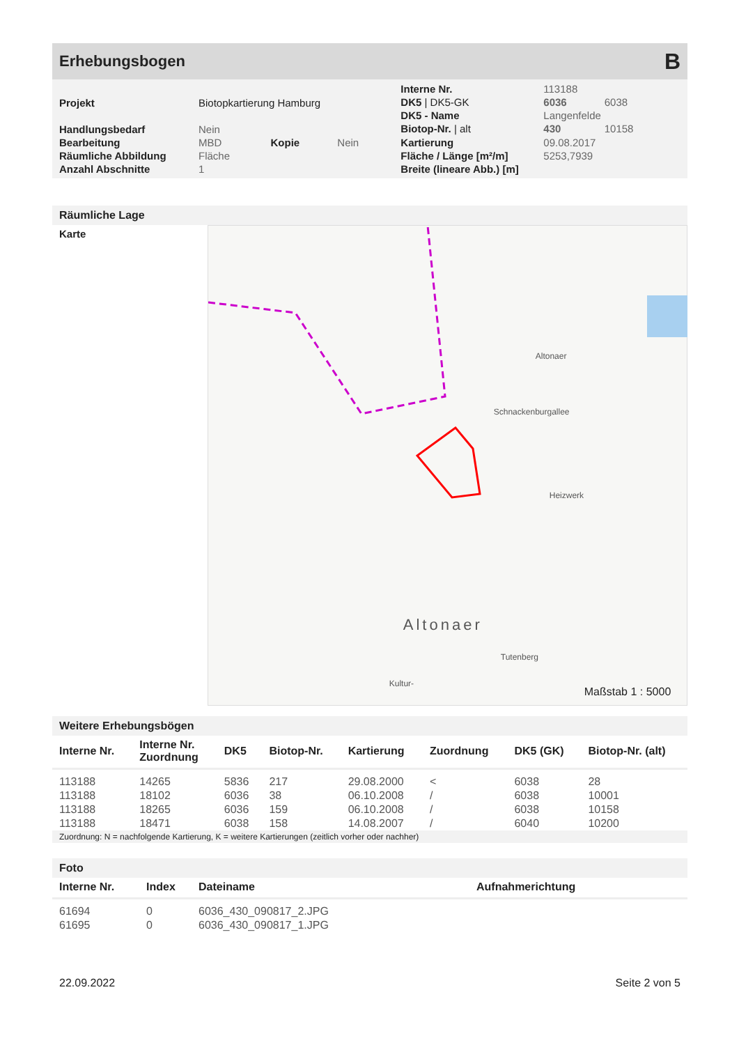Erhebungsbogen B
| Projekt | Biotopkartierung Hamburg | | |
| Handlungsbedarf | Nein | | |
| Bearbeitung | MBD | Kopie | Nein |
| Räumliche Abbildung | Fläche | | |
| Anzahl Abschnitte | 1 | | |
| Interne Nr. | 113188 | |
| DK5 / DK5-GK | 6036 | 6038 |
| DK5 - Name | Langenfelde | |
| Biotop-Nr. / alt | 430 | 10158 |
| Kartierung | 09.08.2017 | |
| Fläche / Länge [m²/m] | 5253,7939 | |
| Breite (lineare Abb.) [m] | | |
Räumliche Lage
Karte
Altonaer
Heizwerk
Altonaer
Tutenberg
Kultur-
Schnackenburgallee
Maßstab 1 : 5000
Weitere Erhebungsbögen
| Interne Nr. | Interne Nr. Zuordnung | DK5 | Biotop-Nr. | Kartierung | Zuordnung | DK5 (GK) | Biotop-Nr. (alt) |
| --- | --- | --- | --- | --- | --- | --- | --- |
| 113188 | 14265 | 5836 | 217 | 29.08.2000 | < | 6038 | 28 |
| 113188 | 18102 | 6036 | 38 | 06.10.2008 | / | 6038 | 10001 |
| 113188 | 18265 | 6036 | 159 | 06.10.2008 | / | 6038 | 10158 |
| 113188 | 18471 | 6038 | 158 | 14.08.2007 | / | 6040 | 10200 |
Zuordnung: N = nachfolgende Kartierung, K = weitere Kartierungen (zeitlich vorher oder nachher)
Foto
| Interne Nr. | Index | Dateiname | Aufnahmerichtung |
| --- | --- | --- | --- |
| 61694 | 0 | 6036_430_090817_2.JPG | |
| 61695 | 0 | 6036_430_090817_1.JPG | |
22.09.2022 Seite 2 von 5